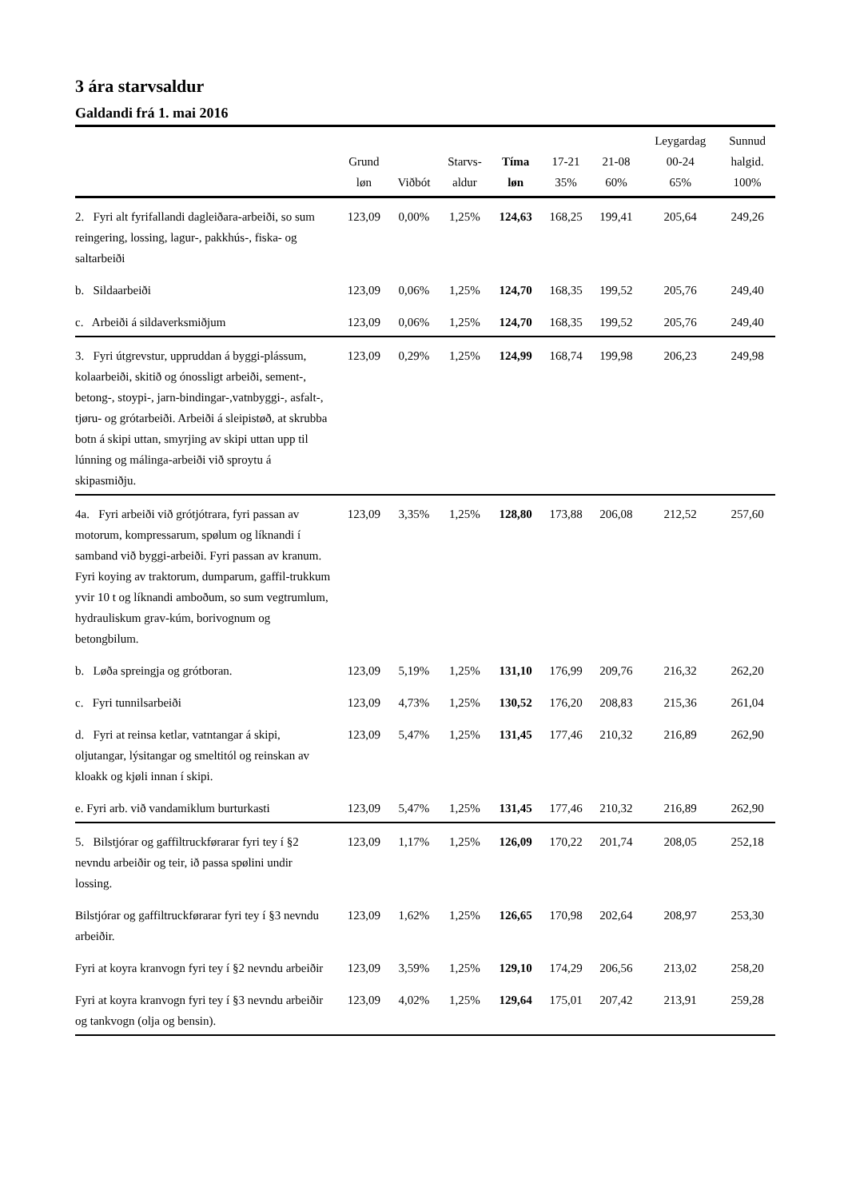3 ára starvsaldur
Galdandi frá 1. mai 2016
| | Grund løn | Viðbót | Starvs- aldur | Tíma løn | 17-21 35% | 21-08 60% | Leygardag 00-24 65% | Sunnud halgid. 100% |
| --- | --- | --- | --- | --- | --- | --- | --- | --- |
| 2. Fyri alt fyrifallandi dagleiðara-arbeiði, so sum reingering, lossing, lagur-, pakkhús-, fiska- og saltarbeiði | 123,09 | 0,00% | 1,25% | 124,63 | 168,25 | 199,41 | 205,64 | 249,26 |
| b. Sildaarbeiði | 123,09 | 0,06% | 1,25% | 124,70 | 168,35 | 199,52 | 205,76 | 249,40 |
| c. Arbeiði á sildaverksmiðjum | 123,09 | 0,06% | 1,25% | 124,70 | 168,35 | 199,52 | 205,76 | 249,40 |
| 3. Fyri útgrevstur, uppruddan á byggi-plássum, kolaarbeiði, skitið og ónossligt arbeiði, sement-, betong-, stoypi-, jarn-bindingar-,vatnbyggi-, asfalt-, tjøru- og grótarbeiði. Arbeiði á sleipistøð, at skrubba botn á skipi uttan, smyrjing av skipi uttan upp til lúnning og málinga-arbeiði við sproytu á skipasmiðju. | 123,09 | 0,29% | 1,25% | 124,99 | 168,74 | 199,98 | 206,23 | 249,98 |
| 4a. Fyri arbeiði við grótjótrara, fyri passan av motorum, kompressarum, spølum og líknandi í samband við byggi-arbeiði. Fyri passan av kranum. Fyri koying av traktorum, dumparum, gaffil-trukkum yvir 10 t og líknandi amboðum, so sum vegtrumlum, hydrauliskum grav-kúm, borivognum og betongbilum. | 123,09 | 3,35% | 1,25% | 128,80 | 173,88 | 206,08 | 212,52 | 257,60 |
| b. Løða spreingja og grótboran. | 123,09 | 5,19% | 1,25% | 131,10 | 176,99 | 209,76 | 216,32 | 262,20 |
| c. Fyri tunnilsarbeiði | 123,09 | 4,73% | 1,25% | 130,52 | 176,20 | 208,83 | 215,36 | 261,04 |
| d. Fyri at reinsa ketlar, vatntangar á skipi, oljutangar, lýsitangar og smeltitól og reinskan av kloakk og kjøli innan í skipi. | 123,09 | 5,47% | 1,25% | 131,45 | 177,46 | 210,32 | 216,89 | 262,90 |
| e. Fyri arb. við vandamiklum burturkasti | 123,09 | 5,47% | 1,25% | 131,45 | 177,46 | 210,32 | 216,89 | 262,90 |
| 5. Bilstjórar og gaffiltruckførarar fyri tey í §2 nevndu arbeiðir og teir, ið passa spølini undir lossing. | 123,09 | 1,17% | 1,25% | 126,09 | 170,22 | 201,74 | 208,05 | 252,18 |
| Bilstjórar og gaffiltruckførarar fyri tey í §3 nevndu arbeiðir. | 123,09 | 1,62% | 1,25% | 126,65 | 170,98 | 202,64 | 208,97 | 253,30 |
| Fyri at koyra kranvogn fyri tey í §2 nevndu arbeiðir | 123,09 | 3,59% | 1,25% | 129,10 | 174,29 | 206,56 | 213,02 | 258,20 |
| Fyri at koyra kranvogn fyri tey í §3 nevndu arbeiðir og tankvogn (olja og bensin). | 123,09 | 4,02% | 1,25% | 129,64 | 175,01 | 207,42 | 213,91 | 259,28 |